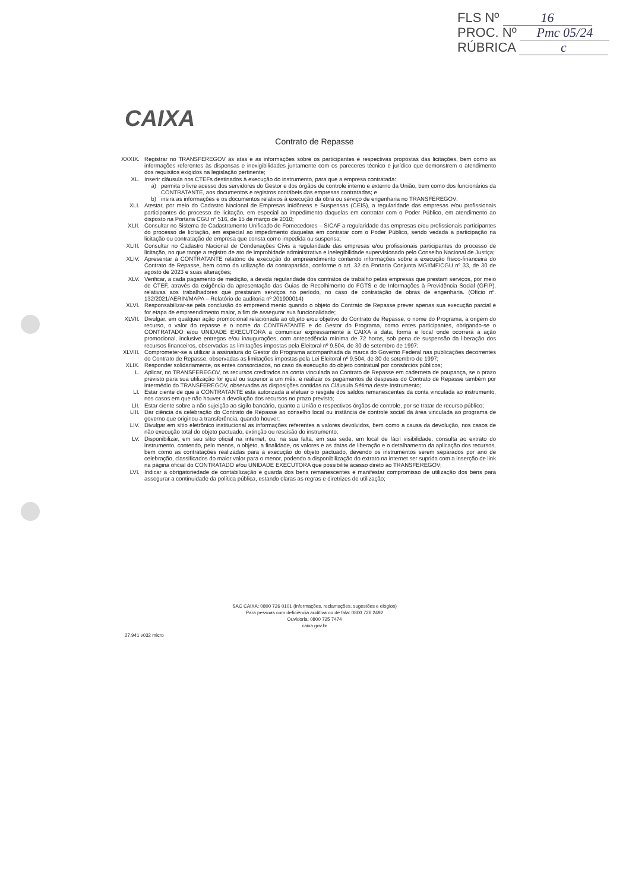FLS Nº 16
PROC. Nº Pmc 05/24
RÚBRICA c
CAIXA
Contrato de Repasse
XXXIX. Registrar no TRANSFEREGOV as atas e as informações sobre os participantes e respectivas propostas das licitações, bem como as informações referentes às dispensas e inexigibilidades juntamente com os pareceres técnico e jurídico que demonstrem o atendimento dos requisitos exigidos na legislação pertinente;
XL. Inserir cláusula nos CTEFs destinados à execução do instrumento, para que a empresa contratada:
a) permita o livre acesso dos servidores do Gestor e dos órgãos de controle interno e externo da União, bem como dos funcionários da CONTRATANTE, aos documentos e registros contábeis das empresas contratadas; e
b) insira as informações e os documentos relativos à execução da obra ou serviço de engenharia no TRANSFEREGOV;
XLI. Atestar, por meio do Cadastro Nacional de Empresas Inidôneas e Suspensas (CEIS), a regularidade das empresas e/ou profissionais participantes do processo de licitação, em especial ao impedimento daquelas em contratar com o Poder Público, em atendimento ao disposto na Portaria CGU nº 516, de 15 de março de 2010;
XLII. Consultar no Sistema de Cadastramento Unificado de Fornecedores – SICAF a regularidade das empresas e/ou profissionais participantes do processo de licitação, em especial ao impedimento daquelas em contratar com o Poder Público, sendo vedada a participação na licitação ou contratação de empresa que consta como impedida ou suspensa;
XLIII. Consultar no Cadastro Nacional de Condenações Cívis a regularidade das empresas e/ou profissionais participantes do processo de licitação, no que tange a registro de ato de improbidade administrativa e inelegibilidade supervisionado pelo Conselho Nacional de Justiça;
XLIV. Apresentar à CONTRATANTE relatório de execução do empreendimento contendo informações sobre a execução físico-financeira do Contrato de Repasse, bem como da utilização da contrapartida, conforme o art. 32 da Portaria Conjunta MGI/MF/CGU nº 33, de 30 de agosto de 2023 e suas alterações;
XLV. Verificar, a cada pagamento de medição, a devida regularidade dos contratos de trabalho pelas empresas que prestam serviços, por meio de CTEF, através da exigência da apresentação das Guias de Recolhimento do FGTS e de Informações à Previdência Social (GFIP), relativas aos trabalhadores que prestaram serviços no período, no caso de contratação de obras de engenharia. (Ofício nº. 132/2021/AERIN/MAPA – Relatório de auditoria nº 201900014)
XLVI. Responsabilizar-se pela conclusão do empreendimento quando o objeto do Contrato de Repasse prever apenas sua execução parcial e for etapa de empreendimento maior, a fim de assegurar sua funcionalidade;
XLVII. Divulgar, em qualquer ação promocional relacionada ao objeto e/ou objetivo do Contrato de Repasse, o nome do Programa, a origem do recurso, o valor do repasse e o nome da CONTRATANTE e do Gestor do Programa, como entes participantes, obrigando-se o CONTRATADO e/ou UNIDADE EXECUTORA a comunicar expressamente à CAIXA a data, forma e local onde ocorrerá a ação promocional, inclusive entregas e/ou inaugurações, com antecedência mínima de 72 horas, sob pena de suspensão da liberação dos recursos financeiros, observadas as limitações impostas pela Eleitoral nº 9.504, de 30 de setembro de 1997;
XLVIII. Comprometer-se a utilizar a assinatura do Gestor do Programa acompanhada da marca do Governo Federal nas publicações decorrentes do Contrato de Repasse, observadas as limitações impostas pela Lei Eleitoral nº 9.504, de 30 de setembro de 1997;
XLIX. Responder solidariamente, os entes consorciados, no caso da execução do objeto contratual por consórcios públicos;
L. Aplicar, no TRANSFEREGOV, os recursos creditados na conta vinculada ao Contrato de Repasse em caderneta de poupança, se o prazo previsto para sua utilização for igual ou superior a um mês, e realizar os pagamentos de despesas do Contrato de Repasse também por intermédio do TRANSFEREGOV, observadas as disposições contidas na Cláusula Sétima deste Instrumento;
LI. Estar ciente de que a CONTRATANTE está autorizada a efetuar o resgate dos saldos remanescentes da conta vinculada ao instrumento, nos casos em que não houver a devolução dos recursos no prazo previsto;
LII. Estar ciente sobre a não sujeição ao sigilo bancário, quanto a União e respectivos órgãos de controle, por se tratar de recurso público;
LIII. Dar ciência da celebração do Contrato de Repasse ao conselho local ou instância de controle social da área vinculada ao programa de governo que originou a transferência, quando houver;
LIV. Divulgar em sítio eletrônico institucional as informações referentes a valores devolvidos, bem como a causa da devolução, nos casos de não execução total do objeto pactuado, extinção ou rescisão do instrumento;
LV. Disponibilizar, em seu sítio oficial na internet, ou, na sua falta, em sua sede, em local de fácil visibilidade, consulta ao extrato do instrumento, contendo, pelo menos, o objeto, a finalidade, os valores e as datas de liberação e o detalhamento da aplicação dos recursos, bem como as contratações realizadas para a execução do objeto pactuado, devendo os instrumentos serem separados por ano de celebração, classificados do maior valor para o menor, podendo a disponibilização do extrato na internet ser suprida com a inserção de link na página oficial do CONTRATADO e/ou UNIDADE EXECUTORA que possibilite acesso direto ao TRANSFEREGOV;
LVI. Indicar a obrigatoriedade de contabilização e guarda dos bens remanescentes e manifestar compromisso de utilização dos bens para assegurar a continuidade da política pública, estando claras as regras e diretrizes de utilização;
SAC CAIXA: 0800 726 0101 (informações, reclamações, sugestões e elogios)
Para pessoas com deficiência auditiva ou de fala: 0800 726 2492
Ouvidoria: 0800 725 7474
caixa.gov.br
27.941 v032 micro